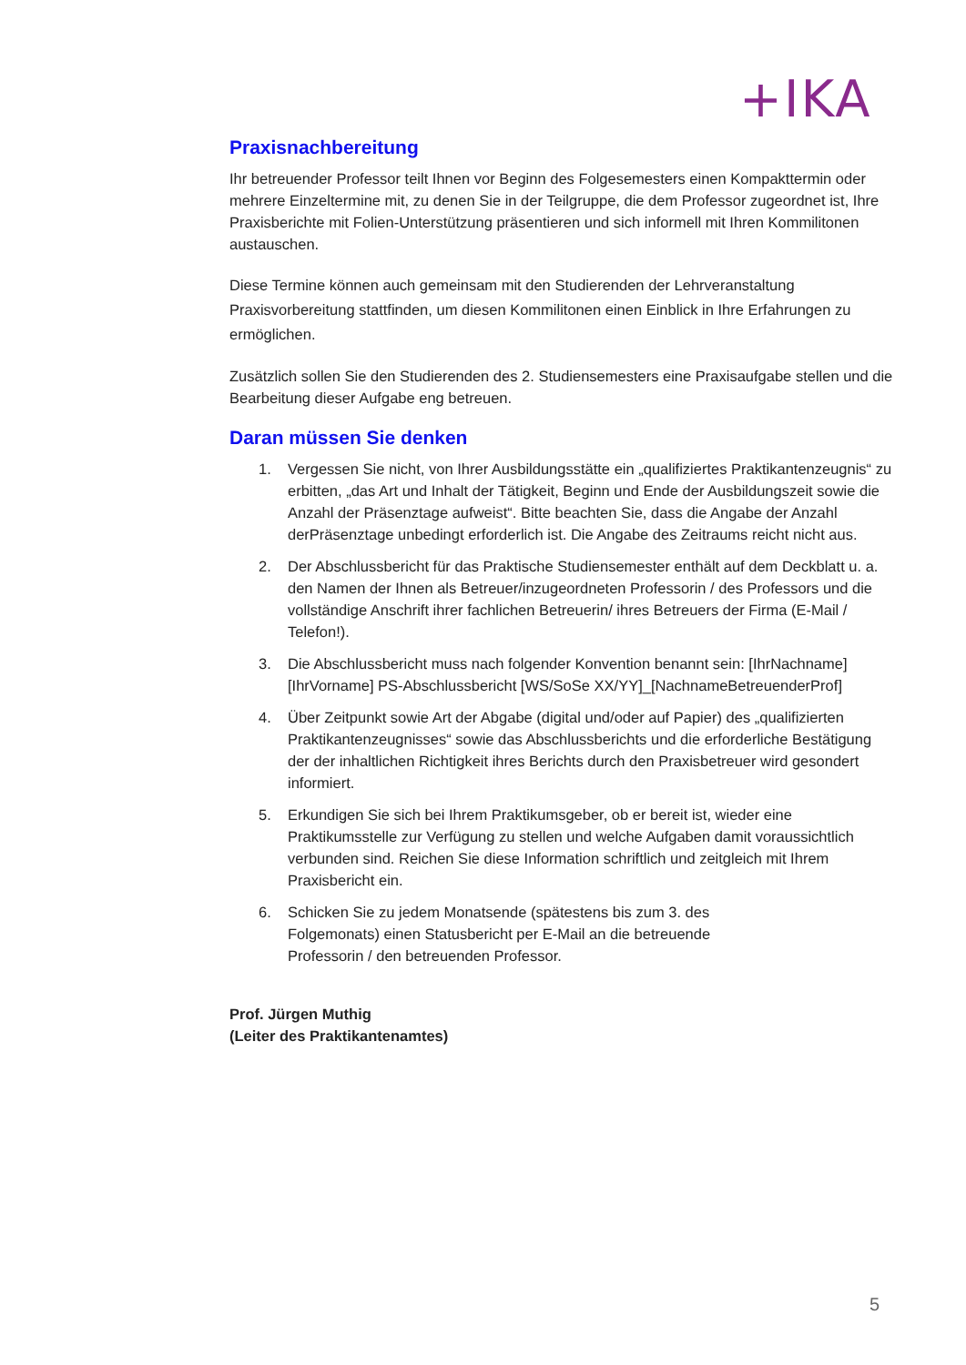+IKA
Praxisnachbereitung
Ihr betreuender Professor teilt Ihnen vor Beginn des Folgesemesters einen Kompakttermin oder mehrere Einzeltermine mit, zu denen Sie in der Teilgruppe, die dem Professor zugeordnet ist, Ihre Praxisberichte mit Folien-Unterstützung präsentieren und sich informell mit Ihren Kommilitonen austauschen.
Diese Termine können auch gemeinsam mit den Studierenden der Lehrveranstaltung Praxisvorbereitung stattfinden, um diesen Kommilitonen einen Einblick in Ihre Erfahrungen zu ermöglichen.
Zusätzlich sollen Sie den Studierenden des 2. Studiensemesters eine Praxisaufgabe stellen und die Bearbeitung dieser Aufgabe eng betreuen.
Daran müssen Sie denken
1. Vergessen Sie nicht, von Ihrer Ausbildungsstätte ein „qualifiziertes Praktikantenzeugnis“ zu erbitten, „das Art und Inhalt der Tätigkeit, Beginn und Ende der Ausbildungszeit sowie die Anzahl der Präsenztage aufweist“. Bitte beachten Sie, dass die Angabe der Anzahl derPräsenztage unbedingt erforderlich ist. Die Angabe des Zeitraums reicht nicht aus.
2. Der Abschlussbericht für das Praktische Studiensemester enthält auf dem Deckblatt u. a. den Namen der Ihnen als Betreuer/inzugeordneten Professorin / des Professors und die vollständige Anschrift ihrer fachlichen Betreuerin/ ihres Betreuers der Firma (E-Mail / Telefon!).
3. Die Abschlussbericht muss nach folgender Konvention benannt sein: [IhrNachname] [IhrVorname] PS-Abschlussbericht [WS/SoSe XX/YY]_[NachnameBetreuenderProf]
4. Über Zeitpunkt sowie Art der Abgabe (digital und/oder auf Papier) des „qualifizierten Praktikantenzeugnisses“ sowie das Abschlussberichts und die erforderliche Bestätigung der der inhaltlichen Richtigkeit ihres Berichts durch den Praxisbetreuer wird gesondert informiert.
5. Erkundigen Sie sich bei Ihrem Praktikumsgeber, ob er bereit ist, wieder eine Praktikumsstelle zur Verfügung zu stellen und welche Aufgaben damit voraussichtlich verbunden sind. Reichen Sie diese Information schriftlich und zeitgleich mit Ihrem Praxisbericht ein.
6. Schicken Sie zu jedem Monatsende (spätestens bis zum 3. des Folgemonats) einen Statusbericht per E-Mail an die betreuende Professorin / den betreuenden Professor.
Prof. Jürgen Muthig
(Leiter des Praktikantenamtes)
5